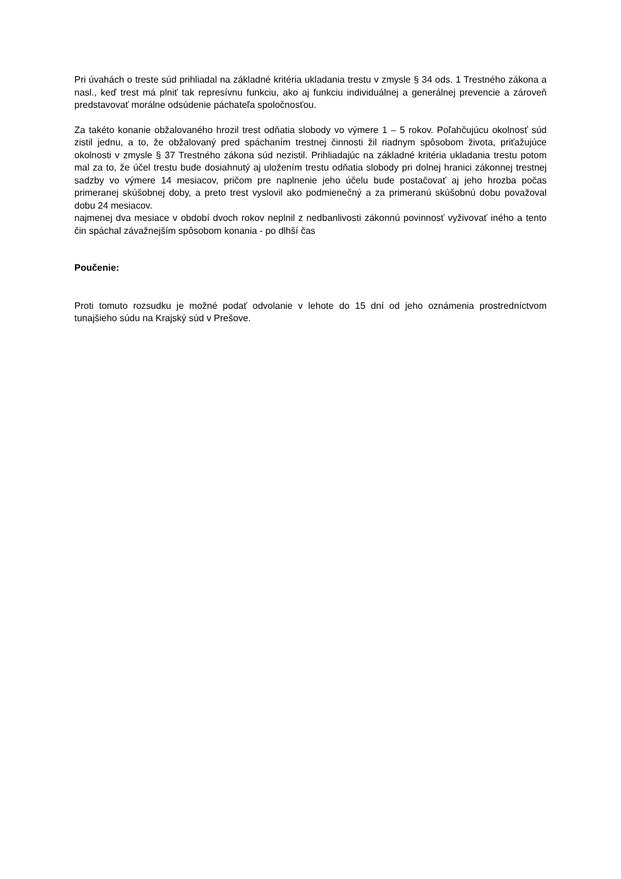Pri úvahách o treste súd prihliadal na základné kritéria ukladania trestu v zmysle § 34 ods. 1 Trestného zákona a nasl., keď trest má plniť tak represívnu funkciu, ako aj funkciu individuálnej a generálnej prevencie a zároveň predstavovať morálne odsúdenie páchateľa spoločnosťou.
Za takéto konanie obžalovaného hrozil trest odňatia slobody vo výmere 1 – 5 rokov. Poľahčujúcu okolnosť súd zistil jednu, a to, že obžalovaný pred spáchaním trestnej činnosti žil riadnym spôsobom života, priťažujúce okolnosti v zmysle § 37 Trestného zákona súd nezistil. Prihliadajúc na základné kritéria ukladania trestu potom mal za to, že účel trestu bude dosiahnutý aj uložením trestu odňatia slobody pri dolnej hranici zákonnej trestnej sadzby vo výmere 14 mesiacov, pričom pre naplnenie jeho účelu bude postačovať aj jeho hrozba počas primeranej skúšobnej doby, a preto trest vyslovil ako podmienečný a za primeranú skúšobnú dobu považoval dobu 24 mesiacov.
najmenej dva mesiace v období dvoch rokov neplnil z nedbanlivosti zákonnú povinnosť vyživovať iného a tento čin spáchal závažnejším spôsobom konania - po dlhší čas
Poučenie:
Proti tomuto rozsudku je možné podať odvolanie v lehote do 15 dní od jeho oznámenia prostredníctvom tunajšieho súdu na Krajský súd v Prešove.